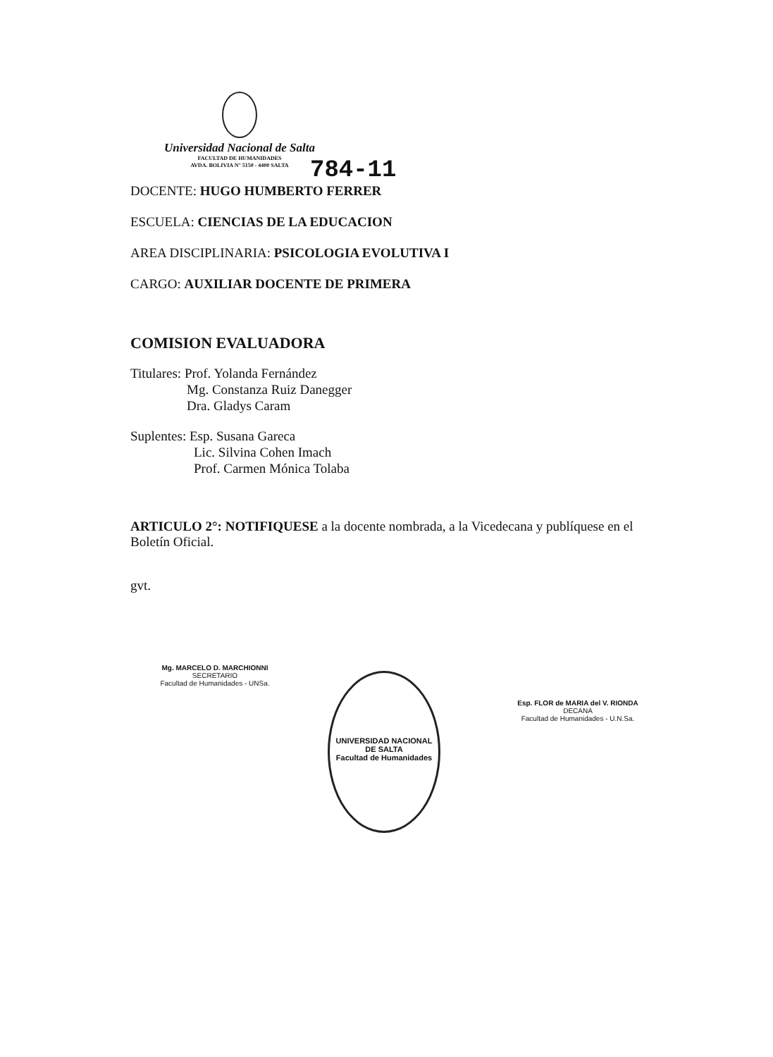Universidad Nacional de Salta
FACULTAD DE HUMANIDADES
AVDA. BOLIVIA N° 5150 - 4400 SALTA
784-11
DOCENTE: HUGO HUMBERTO FERRER
ESCUELA: CIENCIAS DE LA EDUCACION
AREA DISCIPLINARIA: PSICOLOGIA EVOLUTIVA I
CARGO: AUXILIAR DOCENTE DE PRIMERA
COMISION EVALUADORA
Titulares: Prof. Yolanda Fernández
Mg. Constanza Ruiz Danegger
Dra. Gladys Caram
Suplentes: Esp. Susana Gareca
Lic. Silvina Cohen Imach
Prof. Carmen Mónica Tolaba
ARTICULO 2°: NOTIFIQUESE a la docente nombrada, a la Vicedecana y publíquese en el Boletín Oficial.
gvt.
Mg. MARCELO D. MARCHIONNI
SECRETARIO
Facultad de Humanidades - UNSa.
UNIVERSIDAD NACIONAL DE SALTA
Facultad de Humanidades
Esp. FLOR de MARIA del V. RIONDA
DECANA
Facultad de Humanidades - U.N.Sa.